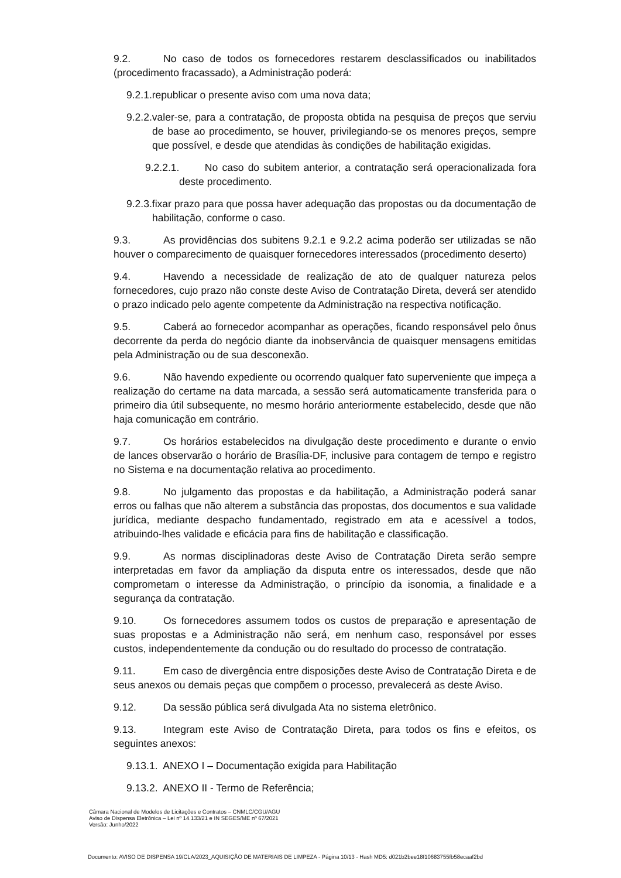9.2. No caso de todos os fornecedores restarem desclassificados ou inabilitados (procedimento fracassado), a Administração poderá:
9.2.1.republicar o presente aviso com uma nova data;
9.2.2.valer-se, para a contratação, de proposta obtida na pesquisa de preços que serviu de base ao procedimento, se houver, privilegiando-se os menores preços, sempre que possível, e desde que atendidas às condições de habilitação exigidas.
9.2.2.1. No caso do subitem anterior, a contratação será operacionalizada fora deste procedimento.
9.2.3.fixar prazo para que possa haver adequação das propostas ou da documentação de habilitação, conforme o caso.
9.3. As providências dos subitens 9.2.1 e 9.2.2 acima poderão ser utilizadas se não houver o comparecimento de quaisquer fornecedores interessados (procedimento deserto)
9.4. Havendo a necessidade de realização de ato de qualquer natureza pelos fornecedores, cujo prazo não conste deste Aviso de Contratação Direta, deverá ser atendido o prazo indicado pelo agente competente da Administração na respectiva notificação.
9.5. Caberá ao fornecedor acompanhar as operações, ficando responsável pelo ônus decorrente da perda do negócio diante da inobservância de quaisquer mensagens emitidas pela Administração ou de sua desconexão.
9.6. Não havendo expediente ou ocorrendo qualquer fato superveniente que impeça a realização do certame na data marcada, a sessão será automaticamente transferida para o primeiro dia útil subsequente, no mesmo horário anteriormente estabelecido, desde que não haja comunicação em contrário.
9.7. Os horários estabelecidos na divulgação deste procedimento e durante o envio de lances observarão o horário de Brasília-DF, inclusive para contagem de tempo e registro no Sistema e na documentação relativa ao procedimento.
9.8. No julgamento das propostas e da habilitação, a Administração poderá sanar erros ou falhas que não alterem a substância das propostas, dos documentos e sua validade jurídica, mediante despacho fundamentado, registrado em ata e acessível a todos, atribuindo-lhes validade e eficácia para fins de habilitação e classificação.
9.9. As normas disciplinadoras deste Aviso de Contratação Direta serão sempre interpretadas em favor da ampliação da disputa entre os interessados, desde que não comprometam o interesse da Administração, o princípio da isonomia, a finalidade e a segurança da contratação.
9.10. Os fornecedores assumem todos os custos de preparação e apresentação de suas propostas e a Administração não será, em nenhum caso, responsável por esses custos, independentemente da condução ou do resultado do processo de contratação.
9.11. Em caso de divergência entre disposições deste Aviso de Contratação Direta e de seus anexos ou demais peças que compõem o processo, prevalecerá as deste Aviso.
9.12. Da sessão pública será divulgada Ata no sistema eletrônico.
9.13. Integram este Aviso de Contratação Direta, para todos os fins e efeitos, os seguintes anexos:
9.13.1. ANEXO I – Documentação exigida para Habilitação
9.13.2. ANEXO II - Termo de Referência;
Câmara Nacional de Modelos de Licitações e Contratos – CNMLC/CGU/AGU
Aviso de Dispensa Eletrônica – Lei nº 14.133/21 e IN SEGES/ME nº 67/2021
Versão: Junho/2022
Documento: AVISO DE DISPENSA 19/CLA/2023_AQUISIÇÃO DE MATERIAIS DE LIMPEZA - Página 10/13 - Hash MD5: d021b2bee18f10683755fb58ecaaf2bd